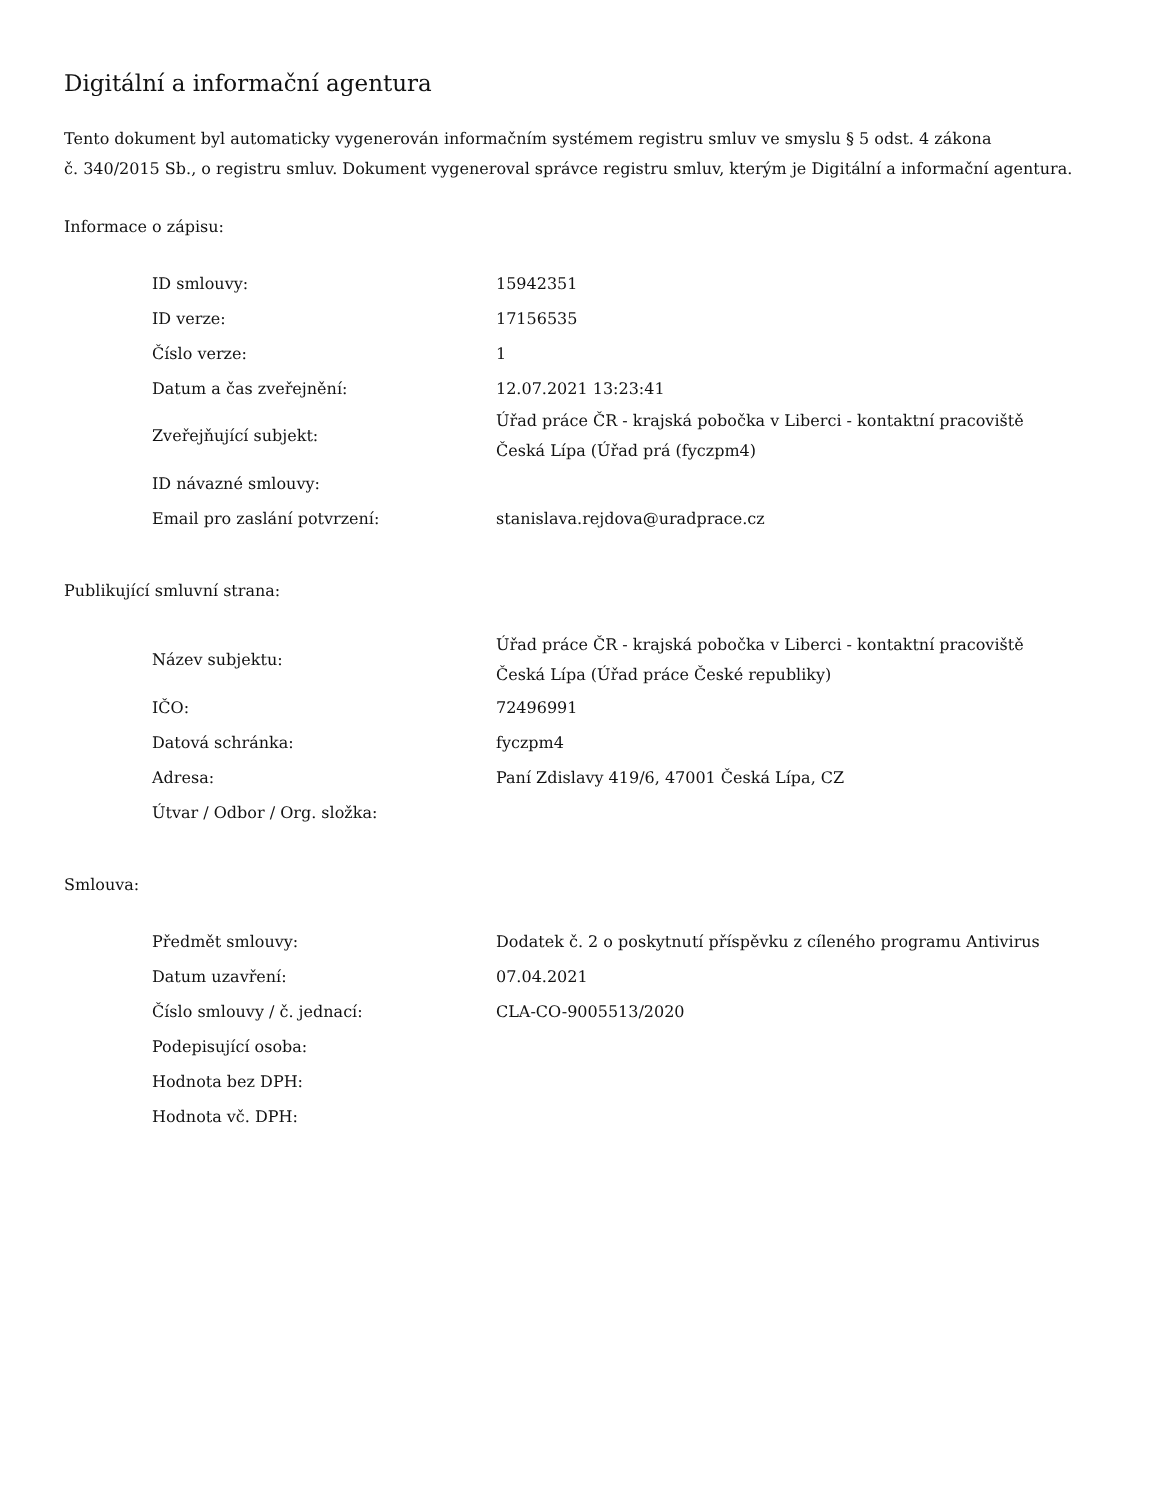Digitální a informační agentura
Tento dokument byl automaticky vygenerován informačním systémem registru smluv ve smyslu § 5 odst. 4 zákona
č. 340/2015 Sb., o registru smluv. Dokument vygeneroval správce registru smluv, kterým je Digitální a informační agentura.
Informace o zápisu:
| ID smlouvy: | 15942351 |
| ID verze: | 17156535 |
| Číslo verze: | 1 |
| Datum a čas zveřejnění: | 12.07.2021 13:23:41 |
| Zveřejňující subjekt: | Úřad práce ČR - krajská pobočka v Liberci - kontaktní pracoviště Česká Lípa (Úřad prá (fyczpm4) |
| ID návazné smlouvy: | |
| Email pro zaslání potvrzení: | stanislava.rejdova@uradprace.cz |
Publikující smluvní strana:
| Název subjektu: | Úřad práce ČR - krajská pobočka v Liberci - kontaktní pracoviště Česká Lípa (Úřad práce České republiky) |
| IČO: | 72496991 |
| Datová schránka: | fyczpm4 |
| Adresa: | Paní Zdislavy 419/6, 47001 Česká Lípa, CZ |
| Útvar / Odbor / Org. složka: | |
Smlouva:
| Předmět smlouvy: | Dodatek č. 2 o poskytnutí příspěvku z cíleného programu Antivirus |
| Datum uzavření: | 07.04.2021 |
| Číslo smlouvy / č. jednací: | CLA-CO-9005513/2020 |
| Podepisující osoba: | |
| Hodnota bez DPH: | |
| Hodnota vč. DPH: | |